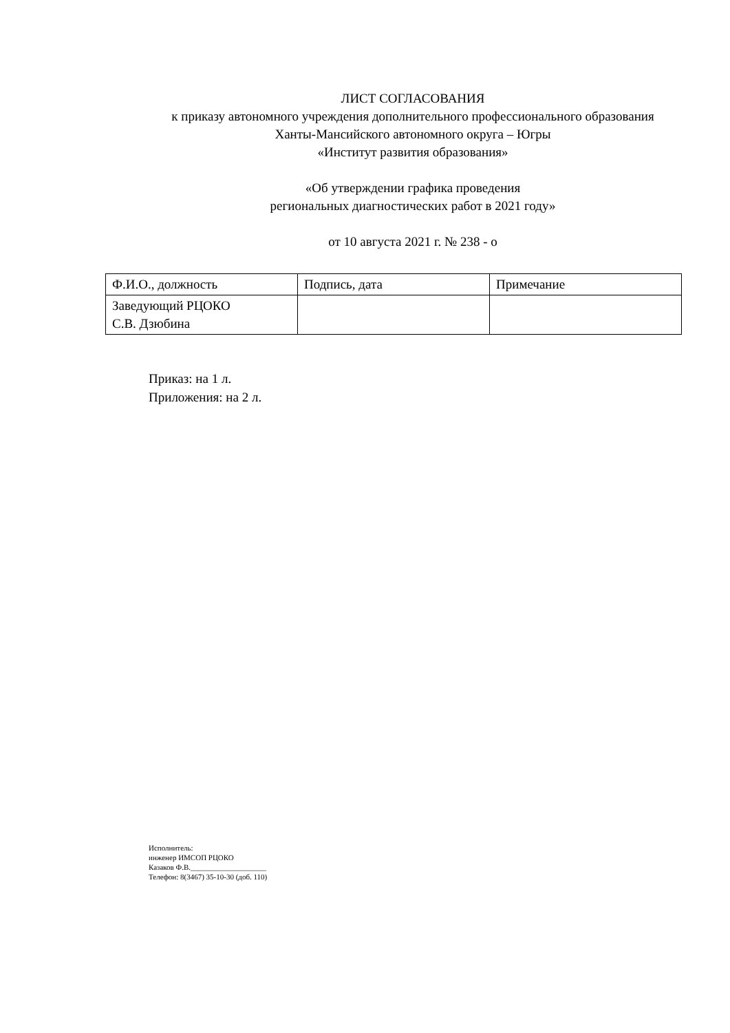ЛИСТ СОГЛАСОВАНИЯ
к приказу автономного учреждения дополнительного профессионального образования Ханты-Мансийского автономного округа – Югры
«Институт развития образования»
«Об утверждении графика проведения
региональных диагностических работ в 2021 году»
от 10 августа 2021 г. № 238 - о
| Ф.И.О., должность | Подпись, дата | Примечание |
| --- | --- | --- |
| Заведующий РЦОКО С.В. Дзюбина | | |
Приказ: на 1 л.
Приложения: на 2 л.
Исполнитель:
инженер ИМСОП РЦОКО
Казаков Ф.В.____________________
Телефон: 8(3467) 35-10-30 (доб. 110)